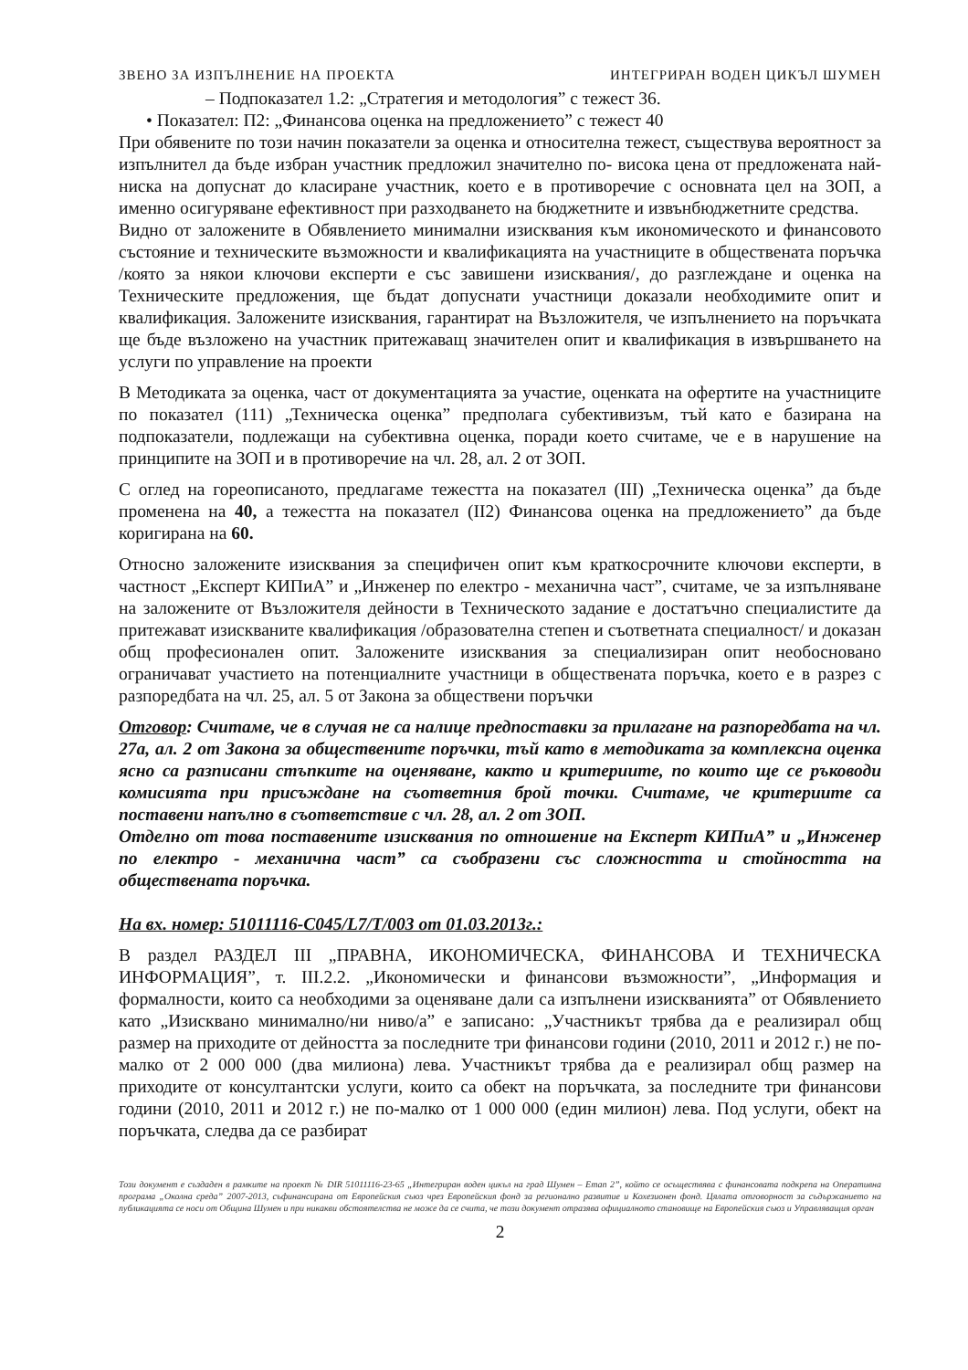ЗВЕНО ЗА ИЗПЪЛНЕНИЕ НА ПРОЕКТА ИНТЕГРИРАН ВОДЕН ЦИКЪЛ ШУМЕН
– Подпоказател 1.2: „Стратегия и методология” с тежест 36.
• Показател: П2: „Финансова оценка на предложението” с тежест 40
При обявените по този начин показатели за оценка и относителна тежест, съществува вероятност за изпълнител да бъде избран участник предложил значително по- висока цена от предложената най-ниска на допуснат до класиране участник, което е в противоречие с основната цел на ЗОП, а именно осигуряване ефективност при разходването на бюджетните и извънбюджетните средства.
Видно от заложените в Обявлението минимални изисквания към икономическото и финансовото състояние и техническите възможности и квалификацията на участниците в обществената поръчка /която за някои ключови експерти е със завишени изисквания/, до разглеждане и оценка на Техническите предложения, ще бъдат допуснати участници доказали необходимите опит и квалификация. Заложените изисквания, гарантират на Възложителя, че изпълнението на поръчката ще бъде възложено на участник притежаващ значителен опит и квалификация в извършването на услуги по управление на проекти
В Методиката за оценка, част от документацията за участие, оценката на офертите на участниците по показател (111) „Техническа оценка” предполага субективизъм, тъй като е базирана на подпоказатели, подлежащи на субективна оценка, поради което считаме, че е в нарушение на принципите на ЗОП и в противоречие на чл. 28, ал. 2 от ЗОП.
С оглед на гореописаното, предлагаме тежестта на показател (III) „Техническа оценка” да бъде променена на 40, а тежестта на показател (II2) Финансова оценка на предложението” да бъде коригирана на 60.
Относно заложените изисквания за специфичен опит към краткосрочните ключови експерти, в частност „Експерт КИПиА” и „Инженер по електро - механична част”, считаме, че за изпълняване на заложените от Възложителя дейности в Техническото задание е достатъчно специалистите да притежават изискваните квалификация /образователна степен и съответната специалност/ и доказан общ професионален опит. Заложените изисквания за специализиран опит необосновано ограничават участието на потенциалните участници в обществената поръчка, което е в разрез с разпоредбата на чл. 25, ал. 5 от Закона за обществени поръчки
Отговор: Считаме, че в случая не са налице предпоставки за прилагане на разпоредбата на чл. 27а, ал. 2 от Закона за обществените поръчки, тъй като в методиката за комплексна оценка ясно са разписани стъпките на оценяване, както и критериите, по които ще се ръководи комисията при присъждане на съответния брой точки. Считаме, че критериите са поставени напълно в съответствие с чл. 28, ал. 2 от ЗОП.
Отделно от това поставените изисквания по отношение на Експерт КИПиА” и „Инженер по електро - механична част” са съобразени със сложността и стойността на обществената поръчка.
На вх. номер: 51011116-С045/L7/T/003 от 01.03.2013г.:
В раздел РАЗДЕЛ III „ПРАВНА, ИКОНОМИЧЕСКА, ФИНАНСОВА И ТЕХНИЧЕСКА ИНФОРМАЦИЯ”, т. III.2.2. „Икономически и финансови възможности”, „Информация и формалности, които са необходими за оценяване дали са изпълнени изискванията” от Обявлението като „Изисквано минимално/ни ниво/а” е записано: „Участникът трябва да е реализирал общ размер на приходите от дейността за последните три финансови години (2010, 2011 и 2012 г.) не по-малко от 2 000 000 (два милиона) лева. Участникът трябва да е реализирал общ размер на приходите от консултантски услуги, които са обект на поръчката, за последните три финансови години (2010, 2011 и 2012 г.) не по-малко от 1 000 000 (един милион) лева. Под услуги, обект на поръчката, следва да се разбират
Този документ е създаден в рамките на проект № DIR 51011116-23-65 „Интегриран воден цикъл на град Шумен – Етап 2”, който се осъществява с финансовата подкрепа на Оперативна програма „Околна среда” 2007-2013, съфинансирана от Европейския съюз чрез Европейския фонд за регионално развитие и Кохезионен фонд. Цялата отговорност за съдържанието на публикацията се носи от Община Шумен и при никакви обстоятелства не може да се счита, че този документ отразява официалното становище на Европейския съюз и Управляващия орган
2